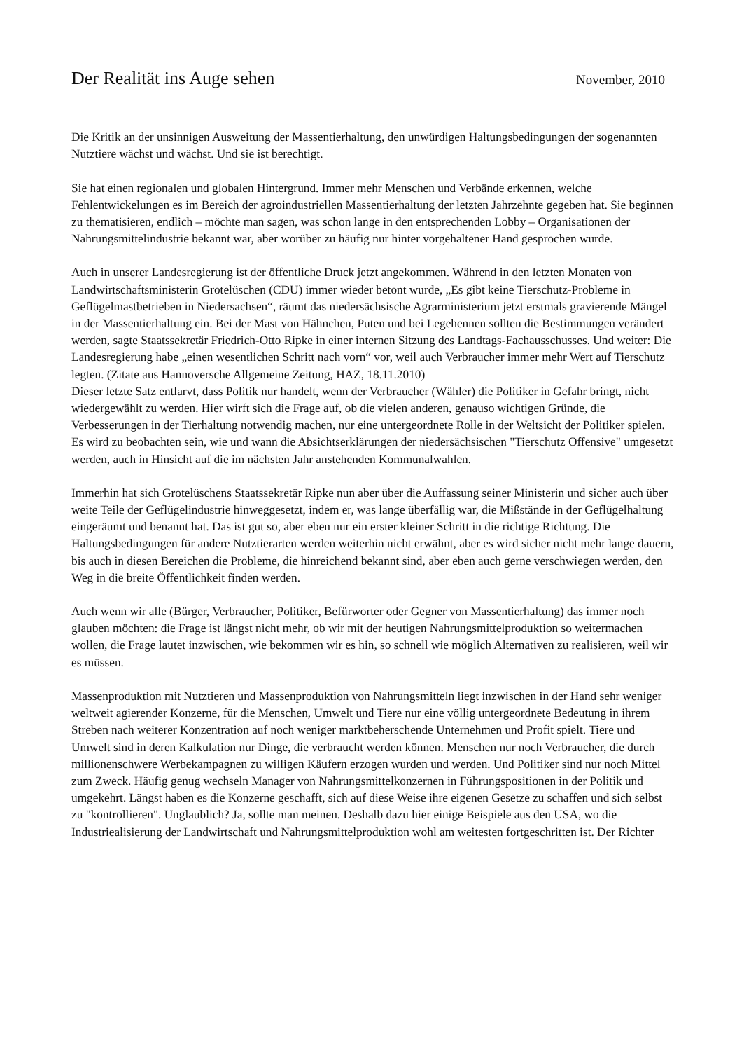Der Realität ins Auge sehen
November, 2010
Die Kritik an der unsinnigen Ausweitung der Massentierhaltung, den unwürdigen Haltungsbedingungen der sogenannten Nutztiere wächst und wächst. Und sie ist berechtigt.
Sie hat einen regionalen und globalen Hintergrund. Immer mehr Menschen und Verbände erkennen, welche Fehlentwickelungen es im Bereich der agroindustriellen Massentierhaltung der letzten Jahrzehnte gegeben hat. Sie beginnen zu thematisieren, endlich – möchte man sagen, was schon lange in den entsprechenden Lobby – Organisationen der Nahrungsmittelindustrie bekannt war, aber worüber zu häufig nur hinter vorgehaltener Hand gesprochen wurde.
Auch in unserer Landesregierung ist der öffentliche Druck jetzt angekommen. Während in den letzten Monaten von Landwirtschaftsministerin Grotelüschen (CDU) immer wieder betont wurde, „Es gibt keine Tierschutz-Probleme in Geflügelmastbetrieben in Niedersachsen“, räumt das niedersächsische Agrarministerium jetzt erstmals gravierende Mängel in der Massentierhaltung ein. Bei der Mast von Hähnchen, Puten und bei Legehennen sollten die Bestimmungen verändert werden, sagte Staatssekretär Friedrich-Otto Ripke in einer internen Sitzung des Landtags-Fachausschusses. Und weiter: Die Landesregierung habe „einen wesentlichen Schritt nach vorn“ vor, weil auch Verbraucher immer mehr Wert auf Tierschutz legten. (Zitate aus Hannoversche Allgemeine Zeitung, HAZ, 18.11.2010)
Dieser letzte Satz entlarvt, dass Politik nur handelt, wenn der Verbraucher (Wähler) die Politiker in Gefahr bringt, nicht wiedergewählt zu werden. Hier wirft sich die Frage auf, ob die vielen anderen, genauso wichtigen Gründe, die Verbesserungen in der Tierhaltung notwendig machen, nur eine untergeordnete Rolle in der Weltsicht der Politiker spielen. Es wird zu beobachten sein, wie und wann die Absichtserklärungen der niedersächsischen "Tierschutz Offensive" umgesetzt werden, auch in Hinsicht auf die im nächsten Jahr anstehenden Kommunalwahlen.
Immerhin hat sich Grotelüschens Staatssekretär Ripke nun aber über die Auffassung seiner Ministerin und sicher auch über weite Teile der Geflügelindustrie hinweggesetzt, indem er, was lange überfällig war, die Mißstände in der Geflügelhaltung eingeräumt und benannt hat. Das ist gut so, aber eben nur ein erster kleiner Schritt in die richtige Richtung. Die Haltungsbedingungen für andere Nutztierarten werden weiterhin nicht erwähnt, aber es wird sicher nicht mehr lange dauern, bis auch in diesen Bereichen die Probleme, die hinreichend bekannt sind, aber eben auch gerne verschwiegen werden, den Weg in die breite Öffentlichkeit finden werden.
Auch wenn wir alle (Bürger, Verbraucher, Politiker, Befürworter oder Gegner von Massentierhaltung) das immer noch glauben möchten: die Frage ist längst nicht mehr, ob wir mit der heutigen Nahrungsmittelproduktion so weitermachen wollen, die Frage lautet inzwischen, wie bekommen wir es hin, so schnell wie möglich Alternativen zu realisieren, weil wir es müssen.
Massenproduktion mit Nutztieren und Massenproduktion von Nahrungsmitteln liegt inzwischen in der Hand sehr weniger weltweit agierender Konzerne, für die Menschen, Umwelt und Tiere nur eine völlig untergeordnete Bedeutung in ihrem Streben nach weiterer Konzentration auf noch weniger marktbeherschende Unternehmen und Profit spielt. Tiere und Umwelt sind in deren Kalkulation nur Dinge, die verbraucht werden können. Menschen nur noch Verbraucher, die durch millionenschwere Werbekampagnen zu willigen Käufern erzogen wurden und werden. Und Politiker sind nur noch Mittel zum Zweck. Häufig genug wechseln Manager von Nahrungsmittelkonzernen in Führungspositionen in der Politik und umgekehrt. Längst haben es die Konzerne geschafft, sich auf diese Weise ihre eigenen Gesetze zu schaffen und sich selbst zu "kontrollieren". Unglaublich? Ja, sollte man meinen. Deshalb dazu hier einige Beispiele aus den USA, wo die Industriealisierung der Landwirtschaft und Nahrungsmittelproduktion wohl am weitesten fortgeschritten ist. Der Richter